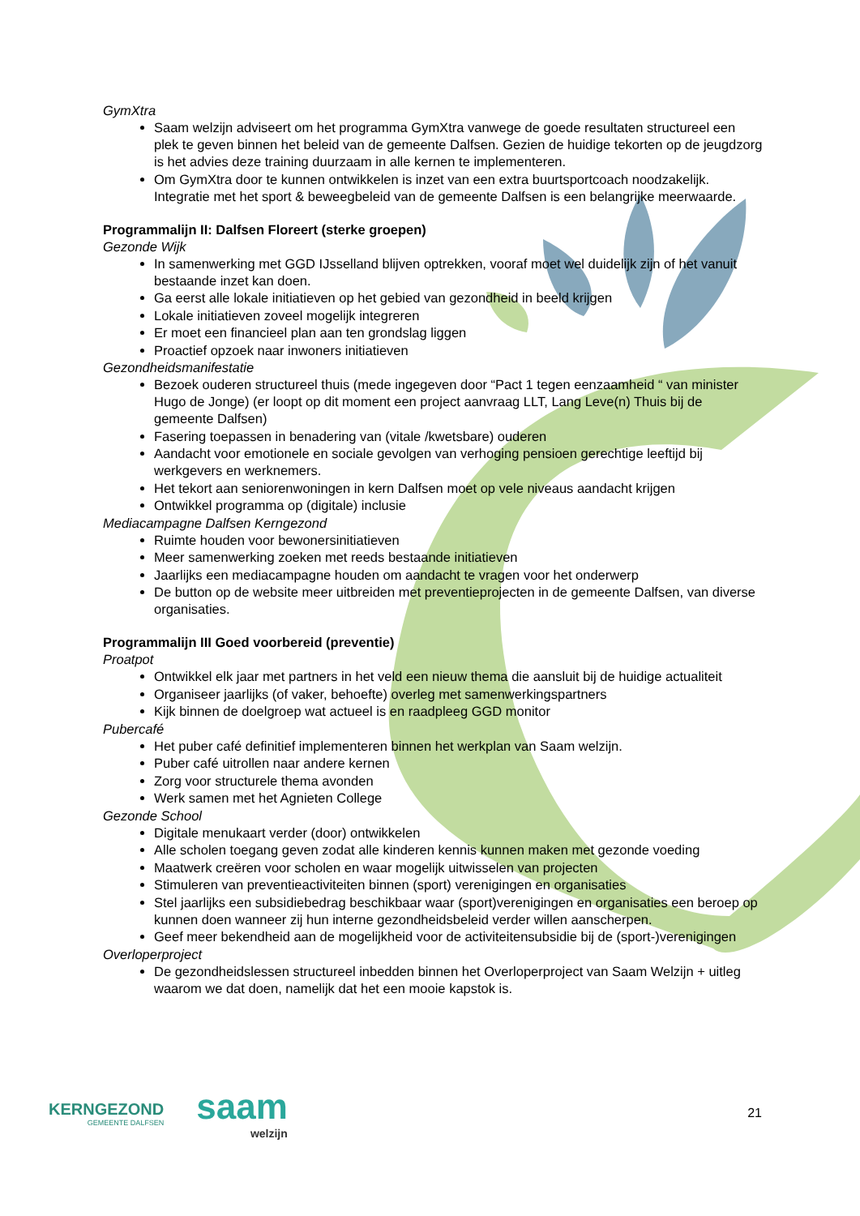GymXtra
Saam welzijn adviseert om het programma GymXtra vanwege de goede resultaten structureel een plek te geven binnen het beleid van de gemeente Dalfsen. Gezien de huidige tekorten op de jeugdzorg is het advies deze training duurzaam in alle kernen te implementeren.
Om GymXtra door te kunnen ontwikkelen is inzet van een extra buurtsportcoach noodzakelijk. Integratie met het sport & beweegbeleid van de gemeente Dalfsen is een belangrijke meerwaarde.
Programmalijn II: Dalfsen Floreert (sterke groepen)
Gezonde Wijk
In samenwerking met GGD IJsselland blijven optrekken, vooraf moet wel duidelijk zijn of het vanuit bestaande inzet kan doen.
Ga eerst alle lokale initiatieven op het gebied van gezondheid in beeld krijgen
Lokale initiatieven zoveel mogelijk integreren
Er moet een financieel plan aan ten grondslag liggen
Proactief opzoek naar inwoners initiatieven
Gezondheidsmanifestatie
Bezoek ouderen structureel thuis (mede ingegeven door “Pact 1 tegen eenzaamheid “ van minister Hugo de Jonge) (er loopt op dit moment een project aanvraag LLT, Lang Leve(n) Thuis bij de gemeente Dalfsen)
Fasering toepassen in benadering van (vitale /kwetsbare) ouderen
Aandacht voor emotionele en sociale gevolgen van verhoging pensioen gerechtige leeftijd bij werkgevers en werknemers.
Het tekort aan seniorenwoningen in kern Dalfsen moet op vele niveaus aandacht krijgen
Ontwikkel programma op (digitale) inclusie
Mediacampagne Dalfsen Kerngezond
Ruimte houden voor bewonersinitiatieven
Meer samenwerking zoeken met reeds bestaande initiatieven
Jaarlijks een mediacampagne houden om aandacht te vragen voor het onderwerp
De button op de website meer uitbreiden met preventieprojecten in de gemeente Dalfsen, van diverse organisaties.
Programmalijn III Goed voorbereid (preventie)
Proatpot
Ontwikkel elk jaar met partners in het veld een nieuw thema die aansluit bij de huidige actualiteit
Organiseer jaarlijks (of vaker, behoefte) overleg met samenwerkingspartners
Kijk binnen de doelgroep wat actueel is en raadpleeg GGD monitor
Pubercafé
Het puber café definitief implementeren binnen het werkplan van Saam welzijn.
Puber café uitrollen naar andere kernen
Zorg voor structurele thema avonden
Werk samen met het Agnieten College
Gezonde School
Digitale menukaart verder (door) ontwikkelen
Alle scholen toegang geven zodat alle kinderen kennis kunnen maken met gezonde voeding
Maatwerk creëren voor scholen en waar mogelijk uitwisselen van projecten
Stimuleren van preventieactiviteiten binnen (sport) verenigingen en organisaties
Stel jaarlijks een subsidiebedrag beschikbaar waar (sport)verenigingen en organisaties een beroep op kunnen doen wanneer zij hun interne gezondheidsbeleid verder willen aanscherpen.
Geef meer bekendheid aan de mogelijkheid voor de activiteitensubsidie bij de (sport-)verenigingen
Overloperproject
De gezondheidslessen structureel inbedden binnen het Overloperproject van Saam Welzijn + uitleg waarom we dat doen, namelijk dat het een mooie kapstok is.
KERNGEZOND
GEMEENTE DALFSEN
saam
welzijn
21